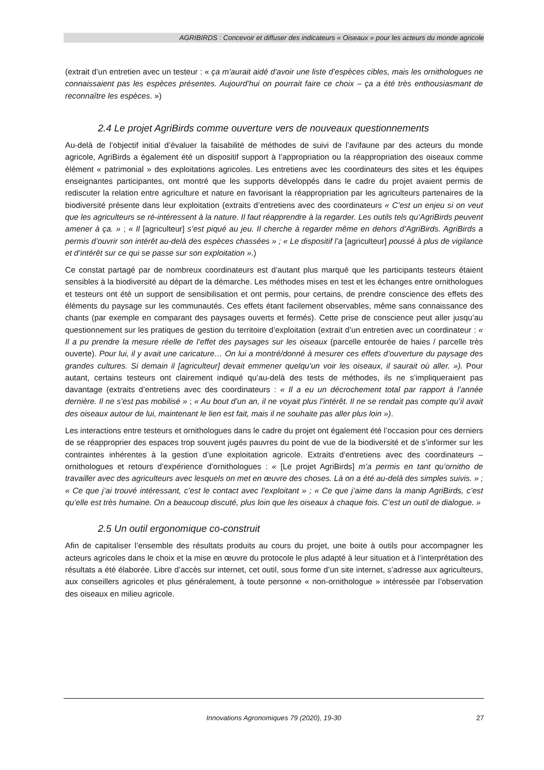AGRIBIRDS : Concevoir et diffuser des indicateurs « Oiseaux » pour les acteurs du monde agricole
(extrait d’un entretien avec un testeur : « ça m’aurait aidé d’avoir une liste d’espèces cibles, mais les ornithologues ne connaissaient pas les espèces présentes. Aujourd’hui on pourrait faire ce choix – ça a été très enthousiasmant de reconnaître les espèces. »)
2.4 Le projet AgriBirds comme ouverture vers de nouveaux questionnements
Au-delà de l’objectif initial d’évaluer la faisabilité de méthodes de suivi de l’avifaune par des acteurs du monde agricole, AgriBirds a également été un dispositif support à l’appropriation ou la réappropriation des oiseaux comme élément « patrimonial » des exploitations agricoles. Les entretiens avec les coordinateurs des sites et les équipes enseignantes participantes, ont montré que les supports développés dans le cadre du projet avaient permis de rediscuter la relation entre agriculture et nature en favorisant la réappropriation par les agriculteurs partenaires de la biodiversité présente dans leur exploitation (extraits d’entretiens avec des coordinateurs « C’est un enjeu si on veut que les agriculteurs se ré-intéressent à la nature. Il faut réapprendre à la regarder. Les outils tels qu’AgriBirds peuvent amener à ça. » ; « Il [agriculteur] s’est piqué au jeu. Il cherche à regarder même en dehors d’AgriBirds. AgriBirds a permis d’ouvrir son intérêt au-delà des espèces chassées » ; « Le dispositif l’a [agriculteur] poussé à plus de vigilance et d’intérêt sur ce qui se passe sur son exploitation ».)
Ce constat partagé par de nombreux coordinateurs est d’autant plus marqué que les participants testeurs étaient sensibles à la biodiversité au départ de la démarche. Les méthodes mises en test et les échanges entre ornithologues et testeurs ont été un support de sensibilisation et ont permis, pour certains, de prendre conscience des effets des éléments du paysage sur les communautés. Ces effets étant facilement observables, même sans connaissance des chants (par exemple en comparant des paysages ouverts et fermés). Cette prise de conscience peut aller jusqu’au questionnement sur les pratiques de gestion du territoire d’exploitation (extrait d’un entretien avec un coordinateur : « Il a pu prendre la mesure réelle de l’effet des paysages sur les oiseaux (parcelle entourée de haies / parcelle très ouverte). Pour lui, il y avait une caricature… On lui a montré/donné à mesurer ces effets d’ouverture du paysage des grandes cultures. Si demain il [agriculteur] devait emmener quelqu’un voir les oiseaux, il saurait où aller. »). Pour autant, certains testeurs ont clairement indiqué qu’au-delà des tests de méthodes, ils ne s’impliqueraient pas davantage (extraits d’entretiens avec des coordinateurs : « Il a eu un décrochement total par rapport à l’année dernière. Il ne s’est pas mobilisé » ; « Au bout d’un an, il ne voyait plus l’intérêt. Il ne se rendait pas compte qu’il avait des oiseaux autour de lui, maintenant le lien est fait, mais il ne souhaite pas aller plus loin »).
Les interactions entre testeurs et ornithologues dans le cadre du projet ont également été l’occasion pour ces derniers de se réapproprier des espaces trop souvent jugés pauvres du point de vue de la biodiversité et de s’informer sur les contraintes inhérentes à la gestion d’une exploitation agricole. Extraits d’entretiens avec des coordinateurs – ornithologues et retours d’expérience d’ornithologues : « [Le projet AgriBirds] m’a permis en tant qu’ornitho de travailler avec des agriculteurs avec lesquels on met en œuvre des choses. Là on a été au-delà des simples suivis. » ; « Ce que j’ai trouvé intéressant, c’est le contact avec l’exploitant » ; « Ce que j’aime dans la manip AgriBirds, c’est qu’elle est très humaine. On a beaucoup discuté, plus loin que les oiseaux à chaque fois. C’est un outil de dialogue. »
2.5 Un outil ergonomique co-construit
Afin de capitaliser l’ensemble des résultats produits au cours du projet, une boite à outils pour accompagner les acteurs agricoles dans le choix et la mise en œuvre du protocole le plus adapté à leur situation et à l’interprétation des résultats a été élaborée. Libre d’accès sur internet, cet outil, sous forme d’un site internet, s’adresse aux agriculteurs, aux conseillers agricoles et plus généralement, à toute personne « non-ornithologue » intéressée par l’observation des oiseaux en milieu agricole.
Innovations Agronomiques 79 (2020), 19-30 27